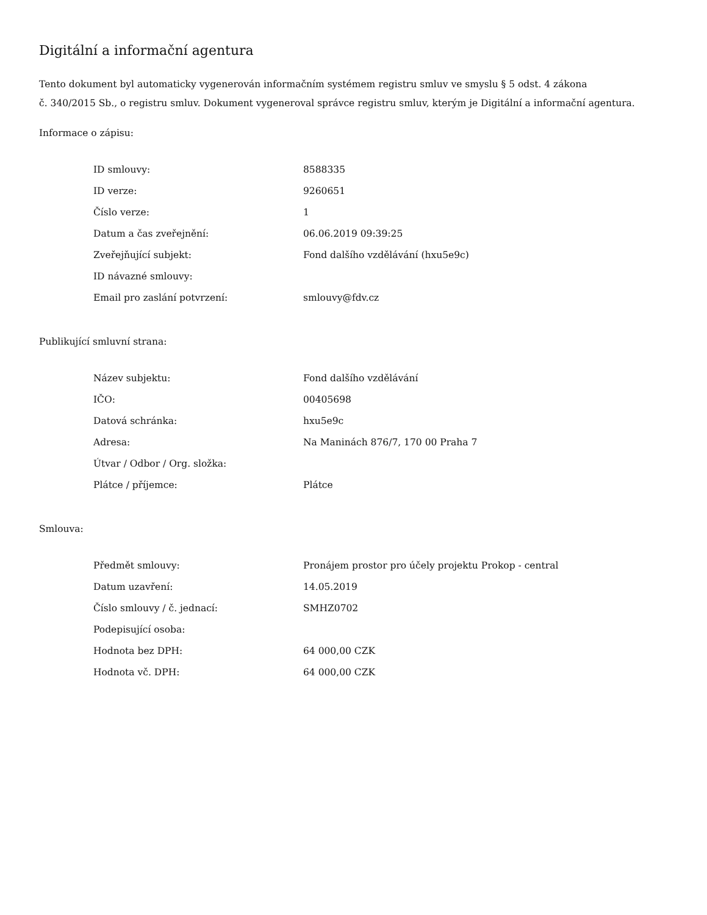Digitální a informační agentura
Tento dokument byl automaticky vygenerován informačním systémem registru smluv ve smyslu § 5 odst. 4 zákona
č. 340/2015 Sb., o registru smluv. Dokument vygeneroval správce registru smluv, kterým je Digitální a informační agentura.
Informace o zápisu:
| ID smlouvy: | 8588335 |
| ID verze: | 9260651 |
| Číslo verze: | 1 |
| Datum a čas zveřejnění: | 06.06.2019 09:39:25 |
| Zveřejňující subjekt: | Fond dalšího vzdělávání (hxu5e9c) |
| ID návazné smlouvy: | |
| Email pro zaslání potvrzení: | smlouvy@fdv.cz |
Publikující smluvní strana:
| Název subjektu: | Fond dalšího vzdělávání |
| IČO: | 00405698 |
| Datová schránka: | hxu5e9c |
| Adresa: | Na Maninách 876/7, 170 00 Praha 7 |
| Útvar / Odbor / Org. složka: | |
| Plátce / příjemce: | Plátce |
Smlouva:
| Předmět smlouvy: | Pronájem prostor pro účely projektu Prokop - central |
| Datum uzavření: | 14.05.2019 |
| Číslo smlouvy / č. jednací: | SMHZ0702 |
| Podepisující osoba: | |
| Hodnota bez DPH: | 64 000,00 CZK |
| Hodnota vč. DPH: | 64 000,00 CZK |